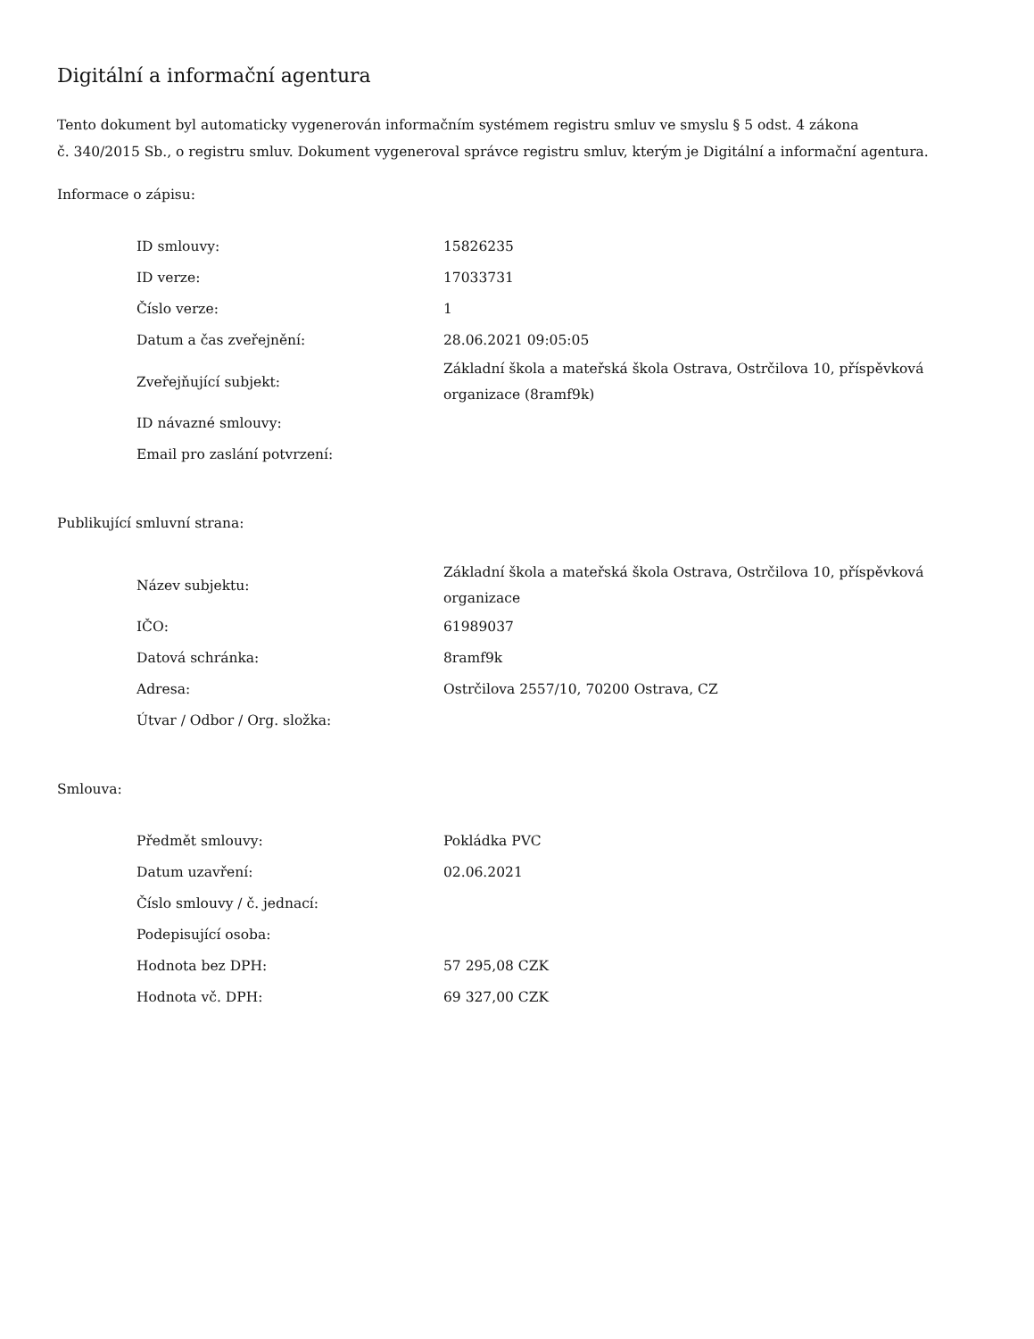Digitální a informační agentura
Tento dokument byl automaticky vygenerován informačním systémem registru smluv ve smyslu § 5 odst. 4 zákona
č. 340/2015 Sb., o registru smluv. Dokument vygeneroval správce registru smluv, kterým je Digitální a informační agentura.
Informace o zápisu:
| ID smlouvy: | 15826235 |
| ID verze: | 17033731 |
| Číslo verze: | 1 |
| Datum a čas zveřejnění: | 28.06.2021 09:05:05 |
| Zveřejňující subjekt: | Základní škola a mateřská škola Ostrava, Ostrčilova 10, příspěvková organizace (8ramf9k) |
| ID návazné smlouvy: | |
| Email pro zaslání potvrzení: | |
Publikující smluvní strana:
| Název subjektu: | Základní škola a mateřská škola Ostrava, Ostrčilova 10, příspěvková organizace |
| IČO: | 61989037 |
| Datová schránka: | 8ramf9k |
| Adresa: | Ostrčilova 2557/10, 70200 Ostrava, CZ |
| Útvar / Odbor / Org. složka: | |
Smlouva:
| Předmět smlouvy: | Pokládka PVC |
| Datum uzavření: | 02.06.2021 |
| Číslo smlouvy / č. jednací: | |
| Podepisující osoba: | |
| Hodnota bez DPH: | 57 295,08 CZK |
| Hodnota vč. DPH: | 69 327,00 CZK |